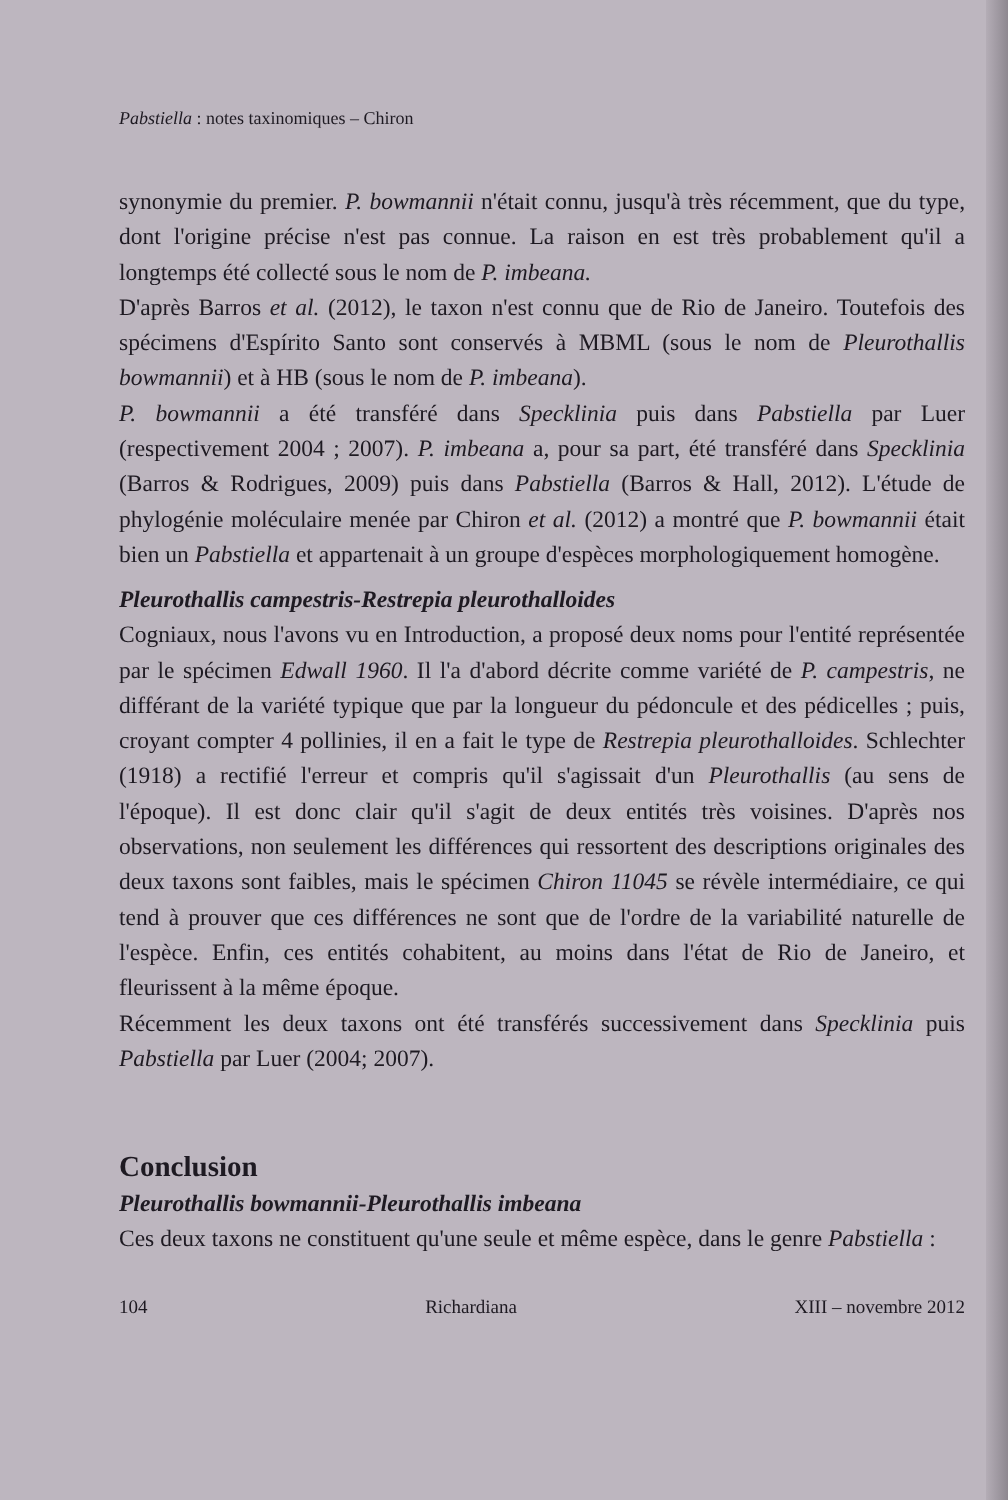Pabstiella : notes taxinomiques – Chiron
synonymie du premier. P. bowmannii n'était connu, jusqu'à très récemment, que du type, dont l'origine précise n'est pas connue. La raison en est très probablement qu'il a longtemps été collecté sous le nom de P. imbeana.
D'après Barros et al. (2012), le taxon n'est connu que de Rio de Janeiro. Toutefois des spécimens d'Espírito Santo sont conservés à MBML (sous le nom de Pleurothallis bowmannii) et à HB (sous le nom de P. imbeana).
P. bowmannii a été transféré dans Specklinia puis dans Pabstiella par Luer (respectivement 2004 ; 2007). P. imbeana a, pour sa part, été transféré dans Specklinia (Barros & Rodrigues, 2009) puis dans Pabstiella (Barros & Hall, 2012). L'étude de phylogénie moléculaire menée par Chiron et al. (2012) a montré que P. bowmannii était bien un Pabstiella et appartenait à un groupe d'espèces morphologiquement homogène.
Pleurothallis campestris-Restrepia pleurothalloides
Cogniaux, nous l'avons vu en Introduction, a proposé deux noms pour l'entité représentée par le spécimen Edwall 1960. Il l'a d'abord décrite comme variété de P. campestris, ne différant de la variété typique que par la longueur du pédoncule et des pédicelles ; puis, croyant compter 4 pollinies, il en a fait le type de Restrepia pleurothalloides. Schlechter (1918) a rectifié l'erreur et compris qu'il s'agissait d'un Pleurothallis (au sens de l'époque). Il est donc clair qu'il s'agit de deux entités très voisines. D'après nos observations, non seulement les différences qui ressortent des descriptions originales des deux taxons sont faibles, mais le spécimen Chiron 11045 se révèle intermédiaire, ce qui tend à prouver que ces différences ne sont que de l'ordre de la variabilité naturelle de l'espèce. Enfin, ces entités cohabitent, au moins dans l'état de Rio de Janeiro, et fleurissent à la même époque.
Récemment les deux taxons ont été transférés successivement dans Specklinia puis Pabstiella par Luer (2004; 2007).
Conclusion
Pleurothallis bowmannii-Pleurothallis imbeana
Ces deux taxons ne constituent qu'une seule et même espèce, dans le genre Pabstiella :
104 Richardiana XIII – novembre 2012